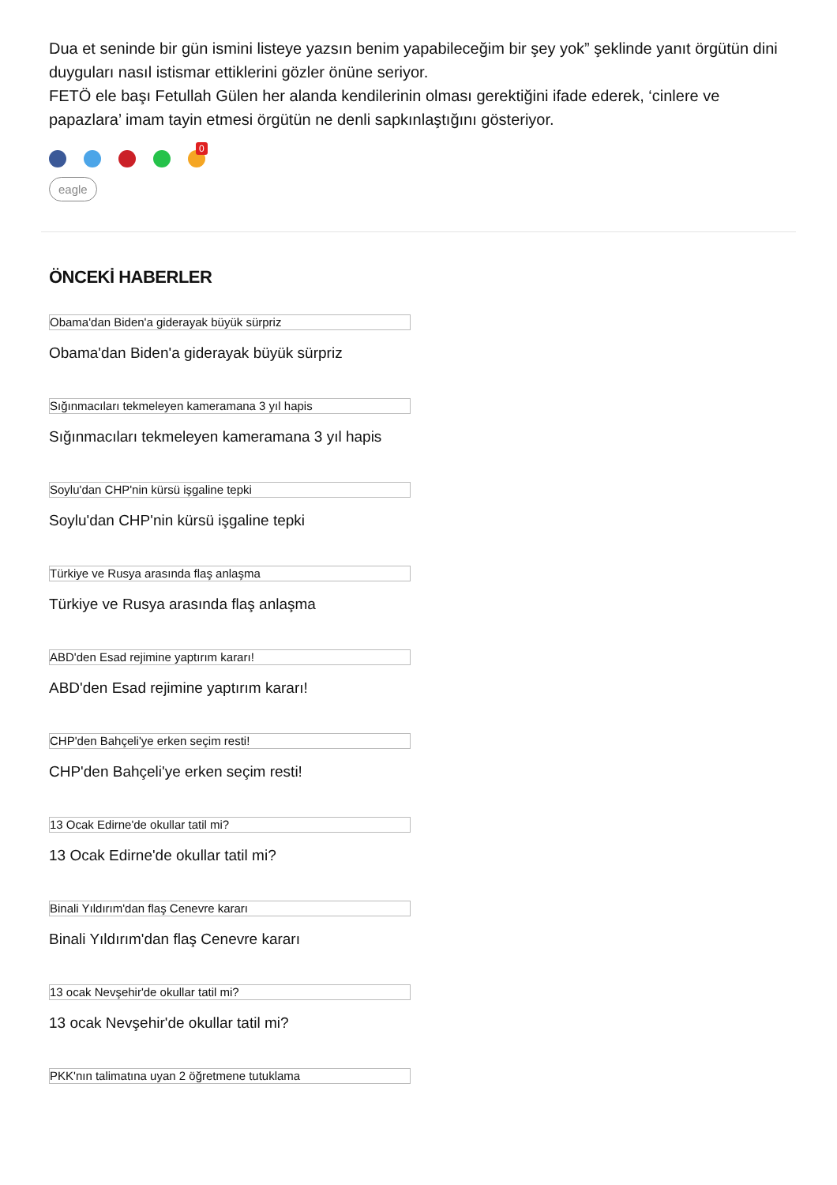Dua et seninde bir gün ismini listeye yazsın benim yapabileceğim bir şey yok” şeklinde yanıt örgütün dini duyguları nasıl istismar ettiklerini gözler önüne seriyor.
FETÖ ele başı Fetullah Gülen her alanda kendilerinin olması gerektiğini ifade ederek, ‘cinlere ve papazlara’ imam tayin etmesi örgütün ne denli sapkınlaştığını gösteriyor.
0
eagle
ÖNCEKİ HABERLER
Obama'dan Biden'a giderayak büyük sürpriz
Obama'dan Biden'a giderayak büyük sürpriz
Sığınmacıları tekmeleyen kameramana 3 yıl hapis
Sığınmacıları tekmeleyen kameramana 3 yıl hapis
Soylu'dan CHP'nin kürsü işgaline tepki
Soylu'dan CHP'nin kürsü işgaline tepki
Türkiye ve Rusya arasında flaş anlaşma
Türkiye ve Rusya arasında flaş anlaşma
ABD'den Esad rejimine yaptırım kararı!
ABD'den Esad rejimine yaptırım kararı!
CHP'den Bahçeli'ye erken seçim resti!
CHP'den Bahçeli'ye erken seçim resti!
13 Ocak Edirne'de okullar tatil mi?
13 Ocak Edirne'de okullar tatil mi?
Binali Yıldırım'dan flaş Cenevre kararı
Binali Yıldırım'dan flaş Cenevre kararı
13 ocak Nevşehir'de okullar tatil mi?
13 ocak Nevşehir'de okullar tatil mi?
PKK'nın talimatına uyan 2 öğretmene tutuklama